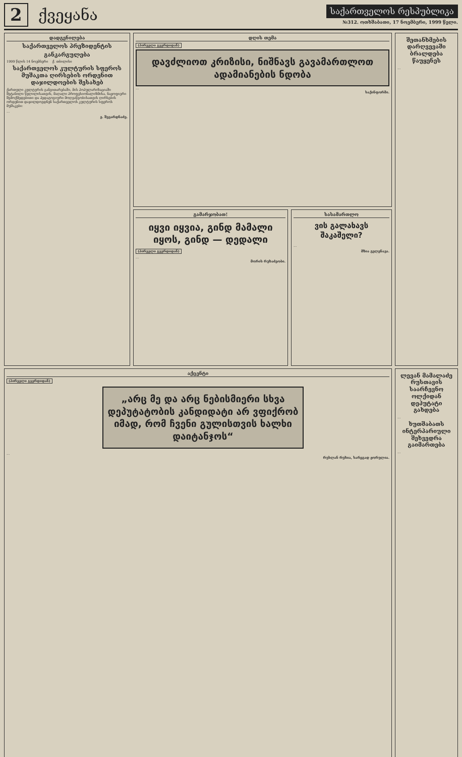2 ქვეყანა
საქართველოს რესპუბლიკა
№312. ოთხშაბათი, 17 ნოემბერი, 1999 წელი.
დადგენილება
საქართველოს პრეზიდენტის
განკარგულება
1999 წლის 14 ნოემბერი ქ. თბილისი
საქართველოს კულტურის სფეროს მუშაკთა ღირსების ორდენით დაჯილდოების შესახებ
ქართული კულტურის განვითარებაში, მის პოპულარიზაციაში შეტანილი წვლილისათვის, მაღალი პროფესიონალიზმისა, ნაყოფიერი შემოქმედებითი და პედაგოგიური მოღვაწეობისათვის ღირსების ორდენით დაჯილდოვდნენ საქართველოს კულტურის სფეროს მუშაკები:
...
ე. შევარდნაძე.
დღის თემა
(პირველი გვერდიდან)
დავძლიოთ კრიზისი, ნიშნავს გავამართლოთ ადამიანების ნდობა
...
საქინფორმი.
გამარჯობათ!
იყვი იყვია, გინდ მამალი იყოს, გინდ — დედალი
(პირველი გვერდიდან)
...
მორის რუხაძეობი.
სასამართლო
ვის გალახავს შაკაშელი?
...
მზია გელენავა.
შეთანხმების დარღვევაში ბრალდება წაუყენეს
...
აქცენტი
(პირველი გვერდიდან)
„არც მე და არც ნებისმიერი სხვა დეპუტატობის კანდიდატი არ ვფიქრობ იმად, რომ ჩვენი გულისთვის ხალხი დაიტანჯოს“
...
რუსლან რუხია, სარეგად ჟორულია.
ლევან მამალაძე რუსთავის საარჩევნო ოლქიდან დეპუტატი გახდება
...
ხუთშაბათს ინტერპარიული შეხვედრა გაიმართება
...